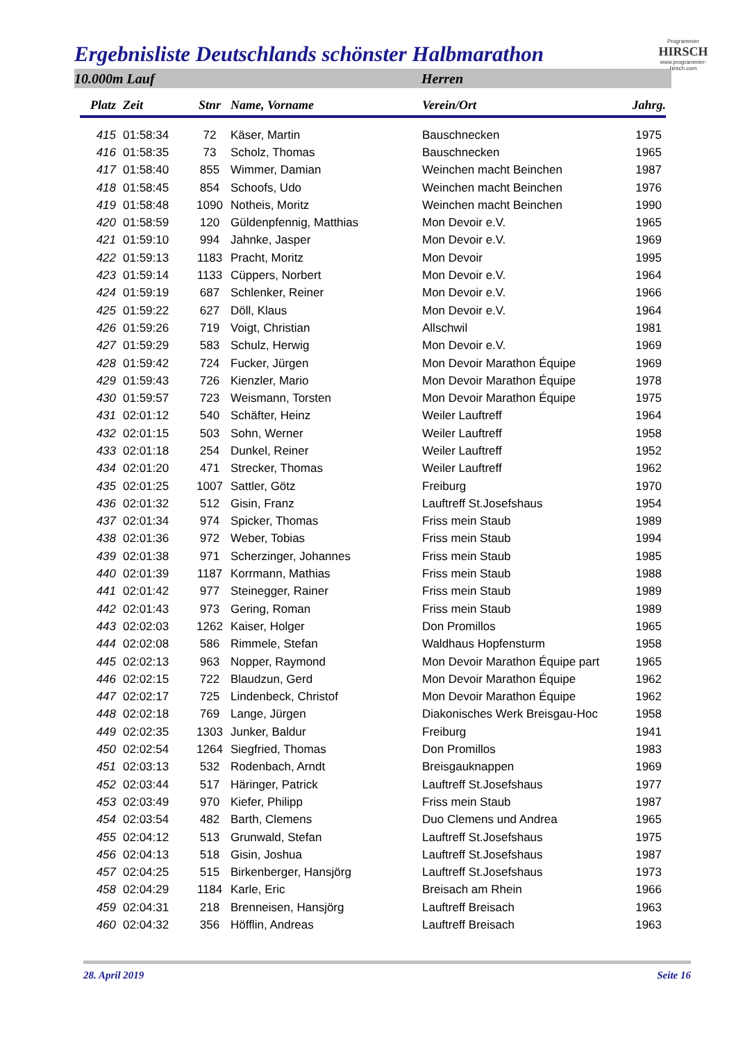Programmier
HIRSCH
www.programmier-hirsch.com
Ergebnisliste Deutschlands schönster Halbmarathon
10.000m Lauf Herren
| Platz | Zeit | Stnr | Name, Vorname | Verein/Ort | Jahrg. |
| --- | --- | --- | --- | --- | --- |
| 415 | 01:58:34 | 72 | Käser, Martin | Bauschnecken | 1975 |
| 416 | 01:58:35 | 73 | Scholz, Thomas | Bauschnecken | 1965 |
| 417 | 01:58:40 | 855 | Wimmer, Damian | Weinchen macht Beinchen | 1987 |
| 418 | 01:58:45 | 854 | Schoofs, Udo | Weinchen macht Beinchen | 1976 |
| 419 | 01:58:48 | 1090 | Notheis, Moritz | Weinchen macht Beinchen | 1990 |
| 420 | 01:58:59 | 120 | Güldenpfennig, Matthias | Mon Devoir e.V. | 1965 |
| 421 | 01:59:10 | 994 | Jahnke, Jasper | Mon Devoir e.V. | 1969 |
| 422 | 01:59:13 | 1183 | Pracht, Moritz | Mon Devoir | 1995 |
| 423 | 01:59:14 | 1133 | Cüppers, Norbert | Mon Devoir e.V. | 1964 |
| 424 | 01:59:19 | 687 | Schlenker, Reiner | Mon Devoir e.V. | 1966 |
| 425 | 01:59:22 | 627 | Döll, Klaus | Mon Devoir e.V. | 1964 |
| 426 | 01:59:26 | 719 | Voigt, Christian | Allschwil | 1981 |
| 427 | 01:59:29 | 583 | Schulz, Herwig | Mon Devoir e.V. | 1969 |
| 428 | 01:59:42 | 724 | Fucker, Jürgen | Mon Devoir Marathon Équipe | 1969 |
| 429 | 01:59:43 | 726 | Kienzler, Mario | Mon Devoir Marathon Équipe | 1978 |
| 430 | 01:59:57 | 723 | Weismann, Torsten | Mon Devoir Marathon Équipe | 1975 |
| 431 | 02:01:12 | 540 | Schäfter, Heinz | Weiler Lauftreff | 1964 |
| 432 | 02:01:15 | 503 | Sohn, Werner | Weiler Lauftreff | 1958 |
| 433 | 02:01:18 | 254 | Dunkel, Reiner | Weiler Lauftreff | 1952 |
| 434 | 02:01:20 | 471 | Strecker, Thomas | Weiler Lauftreff | 1962 |
| 435 | 02:01:25 | 1007 | Sattler, Götz | Freiburg | 1970 |
| 436 | 02:01:32 | 512 | Gisin, Franz | Lauftreff St.Josefshaus | 1954 |
| 437 | 02:01:34 | 974 | Spicker, Thomas | Friss mein Staub | 1989 |
| 438 | 02:01:36 | 972 | Weber, Tobias | Friss mein Staub | 1994 |
| 439 | 02:01:38 | 971 | Scherzinger, Johannes | Friss mein Staub | 1985 |
| 440 | 02:01:39 | 1187 | Korrmann, Mathias | Friss mein Staub | 1988 |
| 441 | 02:01:42 | 977 | Steinegger, Rainer | Friss mein Staub | 1989 |
| 442 | 02:01:43 | 973 | Gering, Roman | Friss mein Staub | 1989 |
| 443 | 02:02:03 | 1262 | Kaiser, Holger | Don Promillos | 1965 |
| 444 | 02:02:08 | 586 | Rimmele, Stefan | Waldhaus Hopfensturm | 1958 |
| 445 | 02:02:13 | 963 | Nopper, Raymond | Mon Devoir Marathon Équipe part | 1965 |
| 446 | 02:02:15 | 722 | Blaudzun, Gerd | Mon Devoir Marathon Équipe | 1962 |
| 447 | 02:02:17 | 725 | Lindenbeck, Christof | Mon Devoir Marathon Équipe | 1962 |
| 448 | 02:02:18 | 769 | Lange, Jürgen | Diakonisches Werk Breisgau-Hoc | 1958 |
| 449 | 02:02:35 | 1303 | Junker, Baldur | Freiburg | 1941 |
| 450 | 02:02:54 | 1264 | Siegfried, Thomas | Don Promillos | 1983 |
| 451 | 02:03:13 | 532 | Rodenbach, Arndt | Breisgauknappen | 1969 |
| 452 | 02:03:44 | 517 | Häringer, Patrick | Lauftreff St.Josefshaus | 1977 |
| 453 | 02:03:49 | 970 | Kiefer, Philipp | Friss mein Staub | 1987 |
| 454 | 02:03:54 | 482 | Barth, Clemens | Duo Clemens und Andrea | 1965 |
| 455 | 02:04:12 | 513 | Grunwald, Stefan | Lauftreff St.Josefshaus | 1975 |
| 456 | 02:04:13 | 518 | Gisin, Joshua | Lauftreff St.Josefshaus | 1987 |
| 457 | 02:04:25 | 515 | Birkenberger, Hansjörg | Lauftreff St.Josefshaus | 1973 |
| 458 | 02:04:29 | 1184 | Karle, Eric | Breisach am Rhein | 1966 |
| 459 | 02:04:31 | 218 | Brenneisen, Hansjörg | Lauftreff Breisach | 1963 |
| 460 | 02:04:32 | 356 | Höfflin, Andreas | Lauftreff Breisach | 1963 |
28. April 2019 Seite 16